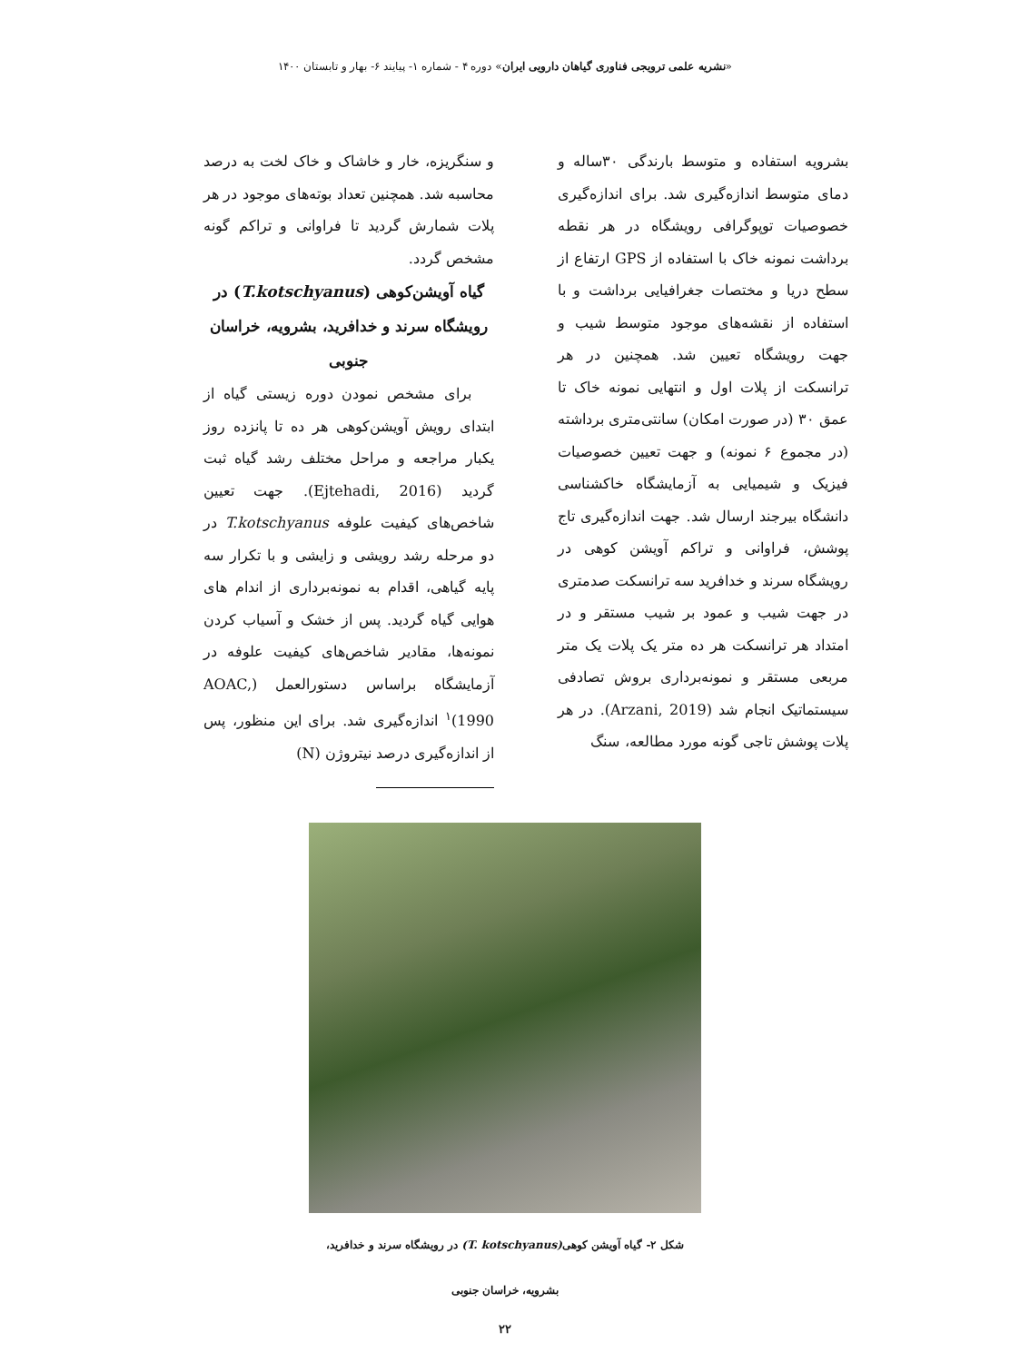«نشریه علمی ترویجی فناوری گیاهان دارویی ایران» دوره ۴ - شماره ۱- پیایند ۶- بهار و تابستان ۱۴۰۰
بشرویه استفاده و متوسط بارندگی ۳۰ساله و دمای متوسط اندازه‌گیری شد. برای اندازه‌گیری خصوصیات توپوگرافی رویشگاه در هر نقطه برداشت نمونه خاک با استفاده از GPS ارتفاع از سطح دریا و مختصات جغرافیایی برداشت و با استفاده از نقشه‌های موجود متوسط شیب و جهت رویشگاه تعیین شد. همچنین در هر ترانسکت از پلات اول و انتهایی نمونه خاک تا عمق ۳۰ (در صورت امکان) سانتی‌متری برداشته (در مجموع ۶ نمونه) و جهت تعیین خصوصیات فیزیک و شیمیایی به آزمایشگاه خاکشناسی دانشگاه بیرجند ارسال شد. جهت اندازه‌گیری تاج پوشش، فراوانی و تراکم آویشن کوهی در رویشگاه سرند و خدافرید سه ترانسکت صدمتری در جهت شیب و عمود بر شیب مستقر و در امتداد هر ترانسکت هر ده متر یک پلات یک متر مربعی مستقر و نمونه‌برداری بروش تصادفی سیستماتیک انجام شد (Arzani, 2019). در هر پلات پوشش تاجی گونه مورد مطالعه، سنگ
و سنگریزه، خار و خاشاک و خاک لخت به درصد محاسبه شد. همچنین تعداد بوته‌های موجود در هر پلات شمارش گردید تا فراوانی و تراکم گونه مشخص گردد.
گیاه آویشن‌کوهی (T.kotschyanus) در رویشگاه سرند و خدافرید، بشرویه، خراسان جنوبی
برای مشخص نمودن دوره زیستی گیاه از ابتدای رویش آویشن‌کوهی هر ده تا پانزده روز یکبار مراجعه و مراحل مختلف رشد گیاه ثبت گردید (Ejtehadi, 2016). جهت تعیین شاخص‌های کیفیت علوفه T.kotschyanus در دو مرحله رشد رویشی و زایشی و با تکرار سه پایه گیاهی، اقدام به نمونه‌برداری از اندام های هوایی گیاه گردید. پس از خشک و آسیاب کردن نمونه‌ها، مقادیر شاخص‌های کیفیت علوفه در آزمایشگاه براساس دستورالعمل (AOAC, 1990)<sup>۱</sup> اندازه‌گیری شد. برای این منظور، پس از اندازه‌گیری درصد نیتروژن (N)
شکل ۲- گیاه آویشن کوهی(T. kotschyanus) در رویشگاه سرند و خدافرید،
بشرویه، خراسان جنوبی
۲۲